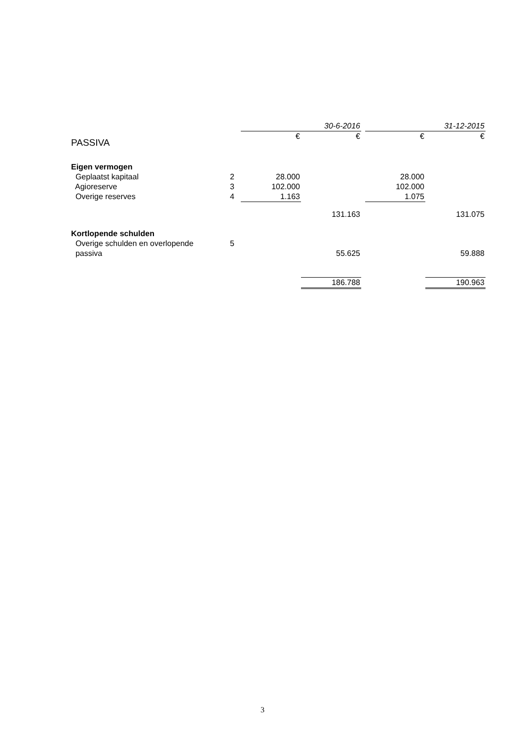| | | 30-6-2016 | | | 31-12-2015 | |
| PASSIVA | | € | € | | € | € |
| Eigen vermogen | | | | | | |
| Geplaatst kapitaal | 2 | 28.000 | | | 28.000 | |
| Agioreserve | 3 | 102.000 | | | 102.000 | |
| Overige reserves | 4 | 1.163 | | | 1.075 | |
| | | | 131.163 | | | 131.075 |
| Kortlopende schulden | | | | | | |
| Overige schulden en overlopende | 5 | | | | | |
| passiva | | | 55.625 | | | 59.888 |
| | | | 186.788 | | | 190.963 |
3